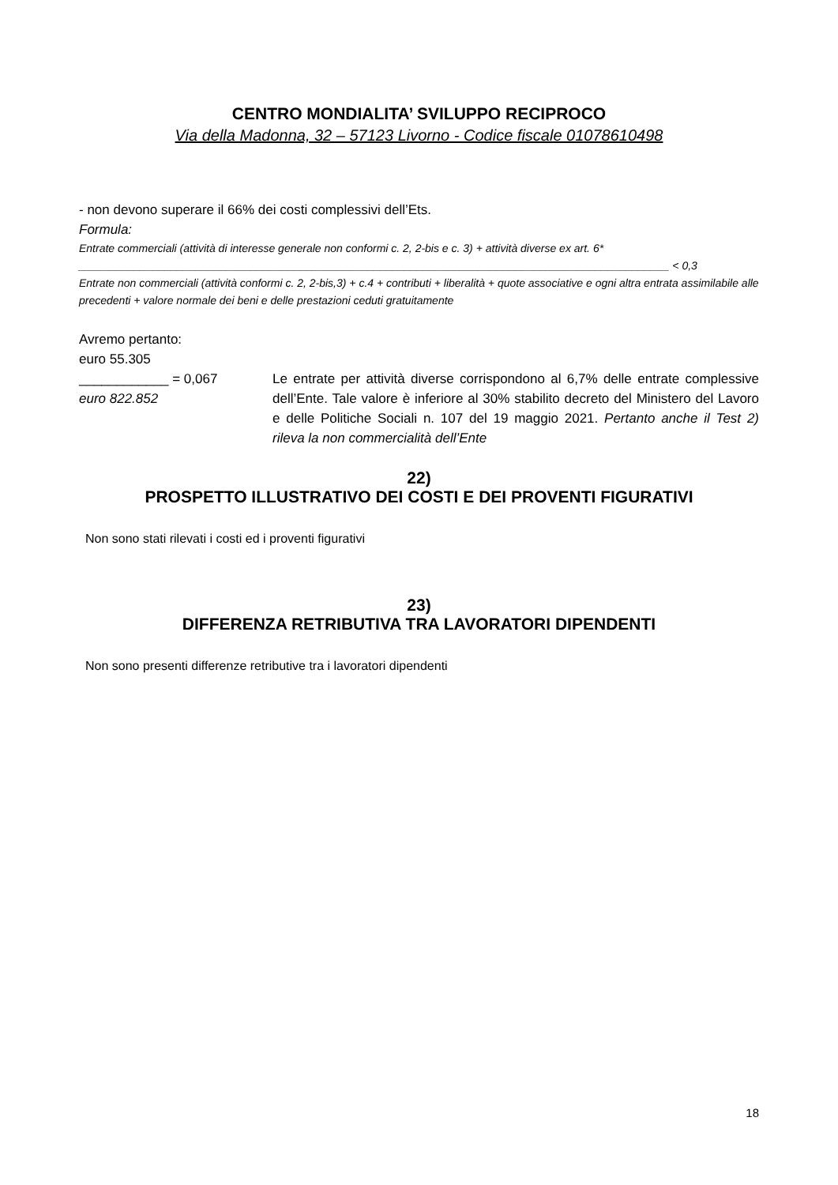CENTRO MONDIALITA’ SVILUPPO RECIPROCO
Via della Madonna, 32 – 57123 Livorno - Codice fiscale 01078610498
- non devono superare il 66% dei costi complessivi dell’Ets.
Formula:
Entrate commerciali (attività di interesse generale non conformi c. 2, 2-bis e c. 3) + attività diverse ex art. 6*
________________________________________________________________________________________________ < 0,3
Entrate non commerciali (attività conformi c. 2, 2-bis,3) + c.4 + contributi + liberalità + quote associative e ogni altra entrata assimilabile alle precedenti + valore normale dei beni e delle prestazioni ceduti gratuitamente
Avremo pertanto:
euro 55.305
____________ = 0,067
euro 822.852
Le entrate per attività diverse corrispondono al 6,7% delle entrate complessive dell’Ente. Tale valore è inferiore al 30% stabilito decreto del Ministero del Lavoro e delle Politiche Sociali n. 107 del 19 maggio 2021. Pertanto anche il Test 2) rileva la non commercialità dell’Ente
22)
PROSPETTO ILLUSTRATIVO DEI COSTI E DEI PROVENTI FIGURATIVI
Non sono stati rilevati i costi ed i proventi figurativi
23)
DIFFERENZA RETRIBUTIVA TRA LAVORATORI DIPENDENTI
Non sono presenti differenze retributive tra i lavoratori dipendenti
18